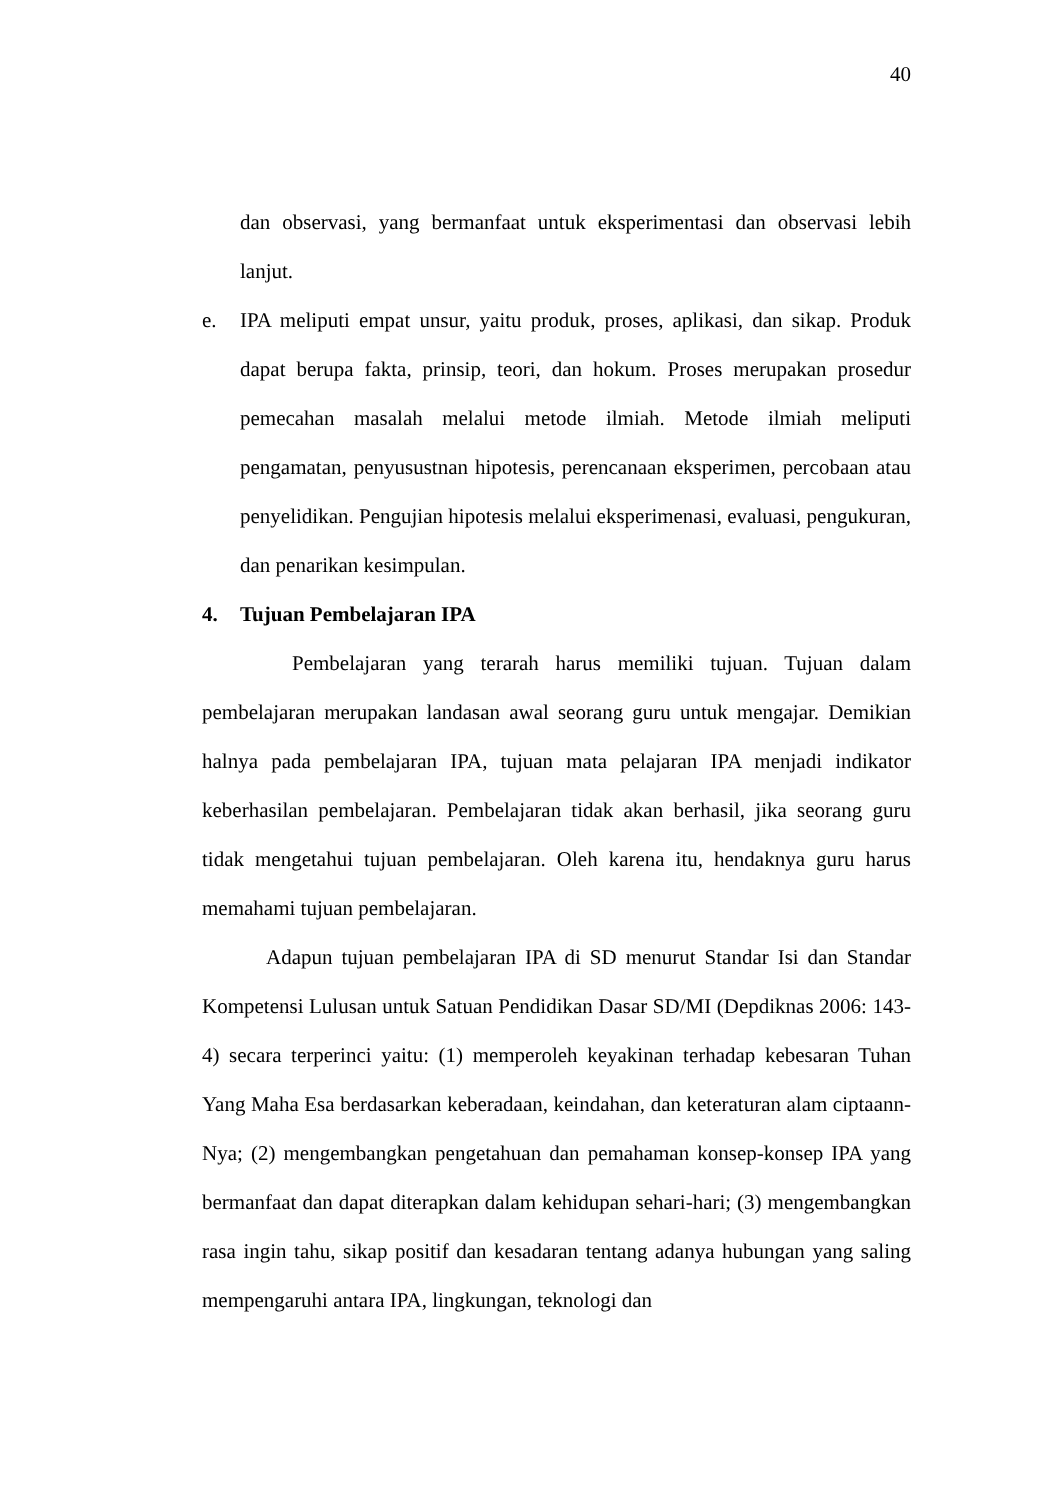40
dan observasi, yang bermanfaat untuk eksperimentasi dan observasi lebih lanjut.
e. IPA meliputi empat unsur, yaitu produk, proses, aplikasi, dan sikap. Produk dapat berupa fakta, prinsip, teori, dan hokum. Proses merupakan prosedur pemecahan masalah melalui metode ilmiah. Metode ilmiah meliputi pengamatan, penyusustnan hipotesis, perencanaan eksperimen, percobaan atau penyelidikan. Pengujian hipotesis melalui eksperimenasi, evaluasi, pengukuran, dan penarikan kesimpulan.
4. Tujuan Pembelajaran IPA
Pembelajaran yang terarah harus memiliki tujuan. Tujuan dalam pembelajaran merupakan landasan awal seorang guru untuk mengajar. Demikian halnya pada pembelajaran IPA, tujuan mata pelajaran IPA menjadi indikator keberhasilan pembelajaran. Pembelajaran tidak akan berhasil, jika seorang guru tidak mengetahui tujuan pembelajaran. Oleh karena itu, hendaknya guru harus memahami tujuan pembelajaran.
Adapun tujuan pembelajaran IPA di SD menurut Standar Isi dan Standar Kompetensi Lulusan untuk Satuan Pendidikan Dasar SD/MI (Depdiknas 2006: 143-4) secara terperinci yaitu: (1) memperoleh keyakinan terhadap kebesaran Tuhan Yang Maha Esa berdasarkan keberadaan, keindahan, dan keteraturan alam ciptaann-Nya; (2) mengembangkan pengetahuan dan pemahaman konsep-konsep IPA yang bermanfaat dan dapat diterapkan dalam kehidupan sehari-hari; (3) mengembangkan rasa ingin tahu, sikap positif dan kesadaran tentang adanya hubungan yang saling mempengaruhi antara IPA, lingkungan, teknologi dan